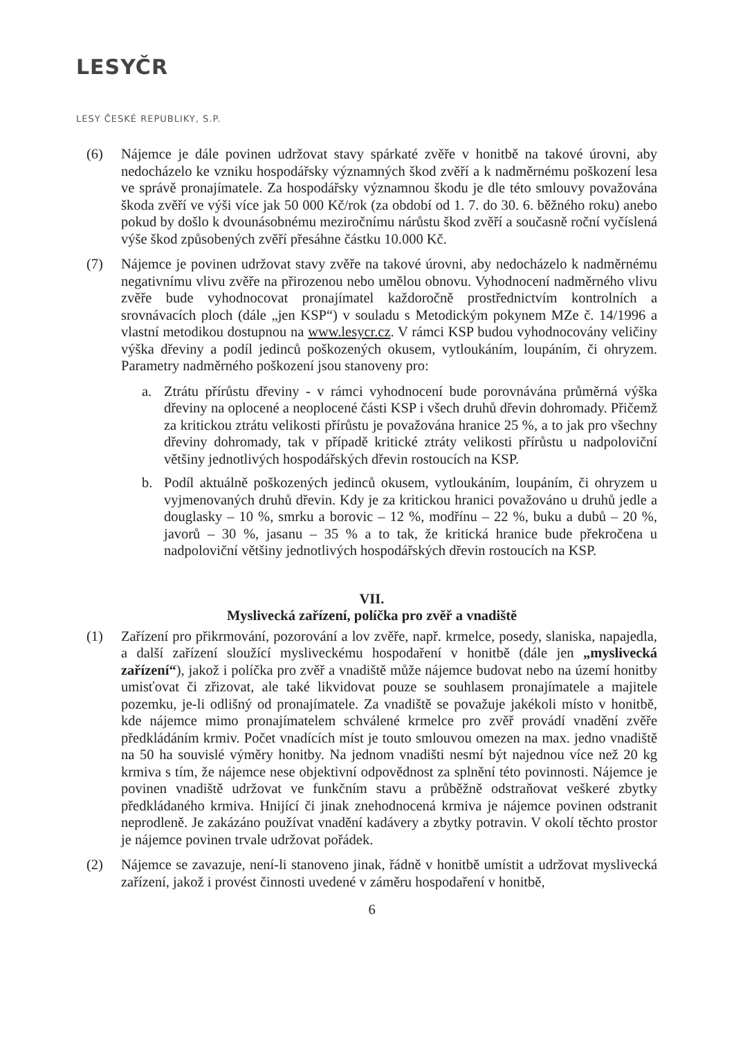LESYČR
LESY ČESKÉ REPUBLIKY, S.P.
(6) Nájemce je dále povinen udržovat stavy spárkaté zvěře v honitbě na takové úrovni, aby nedocházelo ke vzniku hospodářsky významných škod zvěří a k nadměrnému poškození lesa ve správě pronajímatele. Za hospodářsky významnou škodu je dle této smlouvy považována škoda zvěří ve výši více jak 50 000 Kč/rok (za období od 1. 7. do 30. 6. běžného roku) anebo pokud by došlo k dvounásobnému meziročnímu nárůstu škod zvěří a současně roční vyčíslená výše škod způsobených zvěří přesáhne částku 10.000 Kč.
(7) Nájemce je povinen udržovat stavy zvěře na takové úrovni, aby nedocházelo k nadměrnému negativnímu vlivu zvěře na přirozenou nebo umělou obnovu. Vyhodnocení nadměrného vlivu zvěře bude vyhodnocovat pronajímatel každoročně prostřednictvím kontrolních a srovnávacích ploch (dále „jen KSP“) v souladu s Metodickým pokynem MZe č. 14/1996 a vlastní metodikou dostupnou na www.lesycr.cz. V rámci KSP budou vyhodnocovány veličiny výška dřeviny a podíl jedinců poškozených okusem, vytloukáním, loupáním, či ohryzem. Parametry nadměrného poškození jsou stanoveny pro:
a. Ztrátu přírůstu dřeviny - v rámci vyhodnocení bude porovnávána průměrná výška dřeviny na oplocené a neoplocené části KSP i všech druhů dřevin dohromady. Přičemž za kritickou ztrátu velikosti přírůstu je považována hranice 25 %, a to jak pro všechny dřeviny dohromady, tak v případě kritické ztráty velikosti přírůstu u nadpoloviční většiny jednotlivých hospodářských dřevin rostoucích na KSP.
b. Podíl aktuálně poškozených jedinců okusem, vytloukáním, loupáním, či ohryzem u vyjmenovaných druhů dřevin. Kdy je za kritickou hranici považováno u druhů jedle a douglasky – 10 %, smrku a borovic – 12 %, modřínu – 22 %, buku a dubů – 20 %, javorů – 30 %, jasanu – 35 % a to tak, že kritická hranice bude překročena u nadpoloviční většiny jednotlivých hospodářských dřevin rostoucích na KSP.
VII.
Myslivecká zařízení, políčka pro zvěř a vnadiště
(1) Zařízení pro přikrmování, pozorování a lov zvěře, např. krmelce, posedy, slaniska, napajedla, a další zařízení sloužící mysliveckému hospodaření v honitbě (dále jen „myslivecká zařízení“), jakož i políčka pro zvěř a vnadiště může nájemce budovat nebo na území honitby umisťovat či zřizovat, ale také likvidovat pouze se souhlasem pronajímatele a majitele pozemku, je-li odlišný od pronajímatele. Za vnadiště se považuje jakékoli místo v honitbě, kde nájemce mimo pronajímatelem schválené krmelce pro zvěř provádí vnadění zvěře předkládáním krmiv. Počet vnadících míst je touto smlouvou omezen na max. jedno vnadiště na 50 ha souvislé výměry honitby. Na jednom vnadišti nesmí být najednou více než 20 kg krmiva s tím, že nájemce nese objektivní odpovědnost za splnění této povinnosti. Nájemce je povinen vnadiště udržovat ve funkčním stavu a průběžně odstraňovat veškeré zbytky předkládaného krmiva. Hnijící či jinak znehodnocená krmiva je nájemce povinen odstranit neprodleně. Je zakázáno používat vnadění kadávery a zbytky potravin. V okolí těchto prostor je nájemce povinen trvale udržovat pořádek.
(2) Nájemce se zavazuje, není-li stanoveno jinak, řádně v honitbě umístit a udržovat myslivecká zařízení, jakož i provést činnosti uvedené v záměru hospodaření v honitbě,
6